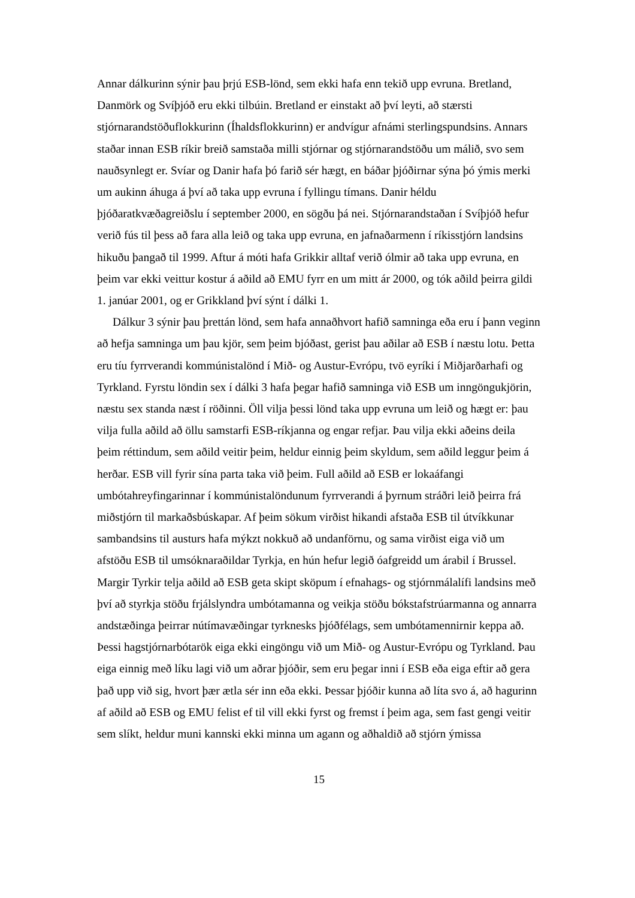Annar dálkurinn sýnir þau þrjú ESB-lönd, sem ekki hafa enn tekið upp evruna. Bretland, Danmörk og Svíþjóð eru ekki tilbúin. Bretland er einstakt að því leyti, að stærsti stjórnarandstöðuflokkurinn (Íhaldsflokkurinn) er andvígur afnámi sterlingspundsins. Annars staðar innan ESB ríkir breið samstaða milli stjórnar og stjórnarandstöðu um málið, svo sem nauðsynlegt er. Svíar og Danir hafa þó farið sér hægt, en báðar þjóðirnar sýna þó ýmis merki um aukinn áhuga á því að taka upp evruna í fyllingu tímans. Danir héldu þjóðaratkvæðagreiðslu í september 2000, en sögðu þá nei. Stjórnarandstaðan í Svíþjóð hefur verið fús til þess að fara alla leið og taka upp evruna, en jafnaðarmenn í ríkisstjórn landsins hikuðu þangað til 1999. Aftur á móti hafa Grikkir alltaf verið ólmir að taka upp evruna, en þeim var ekki veittur kostur á aðild að EMU fyrr en um mitt ár 2000, og tók aðild þeirra gildi 1. janúar 2001, og er Grikkland því sýnt í dálki 1.
Dálkur 3 sýnir þau þrettán lönd, sem hafa annaðhvort hafið samninga eða eru í þann veginn að hefja samninga um þau kjör, sem þeim bjóðast, gerist þau aðilar að ESB í næstu lotu. Þetta eru tíu fyrrverandi kommúnistalönd í Mið- og Austur-Evrópu, tvö eyríki í Miðjarðarhafi og Tyrkland. Fyrstu löndin sex í dálki 3 hafa þegar hafið samninga við ESB um inngöngukjörin, næstu sex standa næst í röðinni. Öll vilja þessi lönd taka upp evruna um leið og hægt er: þau vilja fulla aðild að öllu samstarfi ESB-ríkjanna og engar refjar. Þau vilja ekki aðeins deila þeim réttindum, sem aðild veitir þeim, heldur einnig þeim skyldum, sem aðild leggur þeim á herðar. ESB vill fyrir sína parta taka við þeim. Full aðild að ESB er lokaáfangi umbótahreyfingarinnar í kommúnistalöndunum fyrrverandi á þyrnum stráðri leið þeirra frá miðstjórn til markaðsbúskapar. Af þeim sökum virðist hikandi afstaða ESB til útvíkkunar sambandsins til austurs hafa mýkzt nokkuð að undanförnu, og sama virðist eiga við um afstöðu ESB til umsóknaraðildar Tyrkja, en hún hefur legið óafgreidd um árabil í Brussel. Margir Tyrkir telja aðild að ESB geta skipt sköpum í efnahags- og stjórnmálalífi landsins með því að styrkja stöðu frjálslyndra umbótamanna og veikja stöðu bókstafstrúarmanna og annarra andstæðinga þeirrar nútímavæðingar tyrknesks þjóðfélags, sem umbótamennirnir keppa að. Þessi hagstjórnarbótarök eiga ekki eingöngu við um Mið- og Austur-Evrópu og Tyrkland. Þau eiga einnig með líku lagi við um aðrar þjóðir, sem eru þegar inni í ESB eða eiga eftir að gera það upp við sig, hvort þær ætla sér inn eða ekki. Þessar þjóðir kunna að líta svo á, að hagurinn af aðild að ESB og EMU felist ef til vill ekki fyrst og fremst í þeim aga, sem fast gengi veitir sem slíkt, heldur muni kannski ekki minna um agann og aðhaldið að stjórn ýmissa
15